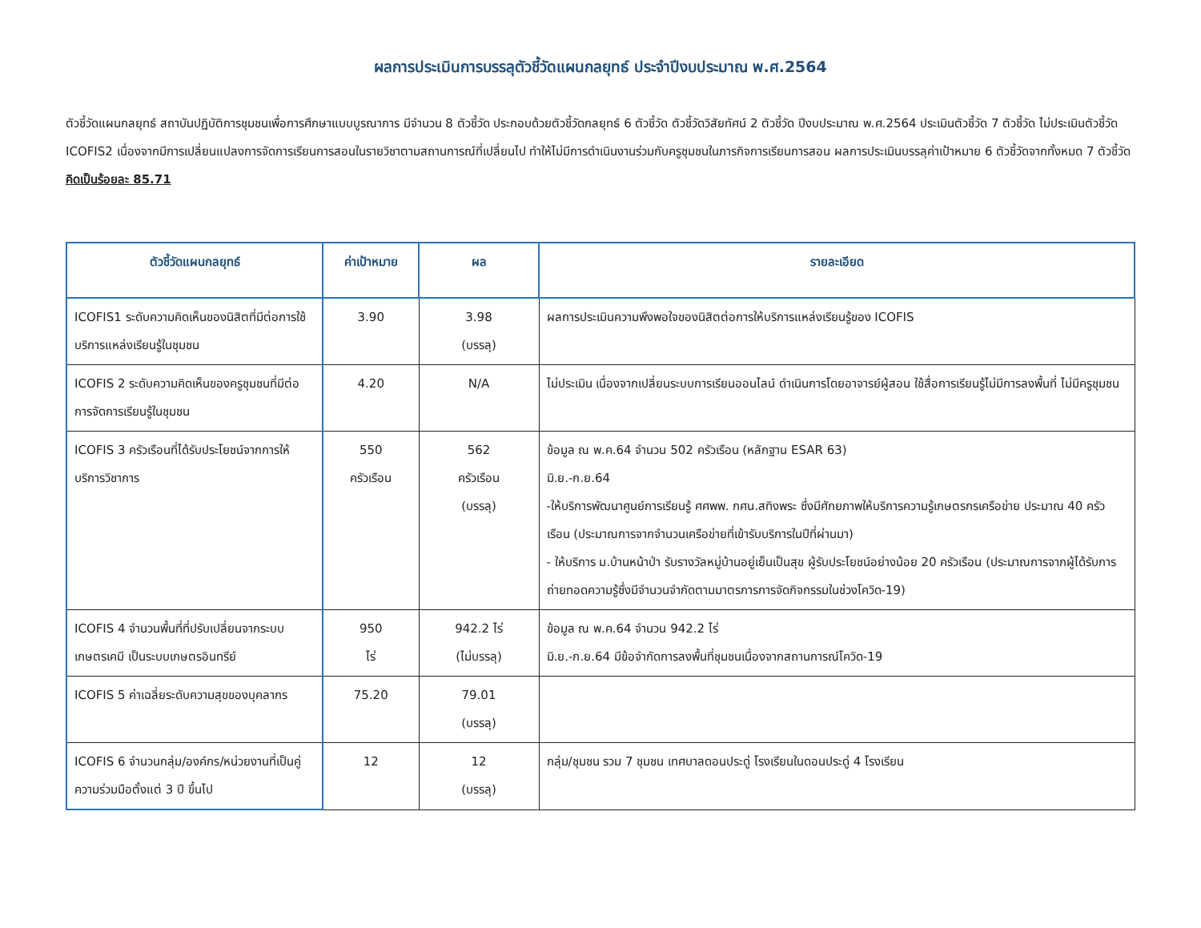ผลการประเมินการบรรลุตัวชี้วัดแผนกลยุทธ์ ประจำปีงบประมาณ พ.ศ.2564
ตัวชี้วัดแผนกลยุทธ์ สถาบันปฏิบัติการชุมชนเพื่อการศึกษาแบบบูรณาการ มีจำนวน 8 ตัวชี้วัด ประกอบด้วยตัวชี้วัดกลยุทธ์ 6 ตัวชี้วัด ตัวชี้วัดวิสัยทัศน์ 2 ตัวชี้วัด ปีงบประมาณ พ.ศ.2564 ประเมินตัวชี้วัด 7 ตัวชี้วัด ไม่ประเมินตัวชี้วัด ICOFIS2 เนื่องจากมีการเปลี่ยนแปลงการจัดการเรียนการสอนในรายวิชาตามสถานการณ์ที่เปลี่ยนไป ทำให้ไม่มีการดำเนินงานร่วมกับครูชุมชนในภารกิจการเรียนการสอน ผลการประเมินบรรลุค่าเป้าหมาย 6 ตัวชี้วัดจากทั้งหมด 7 ตัวชี้วัด คิดเป็นร้อยละ 85.71
| ตัวชี้วัดแผนกลยุทธ์ | ค่าเป้าหมาย | ผล | รายละเอียด |
| --- | --- | --- | --- |
| ICOFIS1 ระดับความคิดเห็นของนิสิตที่มีต่อการใช้บริการแหล่งเรียนรู้ในชุมชน | 3.90 | 3.98 (บรรลุ) | ผลการประเมินความพึงพอใจของนิสิตต่อการให้บริการแหล่งเรียนรู้ของ ICOFIS |
| ICOFIS 2 ระดับความคิดเห็นของครูชุมชนที่มีต่อการจัดการเรียนรู้ในชุมชน | 4.20 | N/A | ไม่ประเมิน เนื่องจากเปลี่ยนระบบการเรียนออนไลน์ ดำเนินการโดยอาจารย์ผู้สอน ใช้สื่อการเรียนรู้ไม่มีการลงพื้นที่ ไม่มีครูชุมชน |
| ICOFIS 3 ครัวเรือนที่ได้รับประโยชน์จากการให้บริการวิชาการ | 550 ครัวเรือน | 562 ครัวเรือน (บรรลุ) | ข้อมูล ณ พ.ค.64 จำนวน 502 ครัวเรือน (หลักฐาน ESAR 63) มิ.ย.-ก.ย.64 -ให้บริการพัฒนาศูนย์การเรียนรู้ ศศพพ. กศน.สทิงพระ ซึ่งมีศักยภาพให้บริการความรู้เกษตรกรเครือข่าย ประมาณ 40 ครัวเรือน (ประมาณการจากจำนวนเครือข่ายที่เข้ารับบริการในปีที่ผ่านมา) - ให้บริการ ม.บ้านหน้าป่า รับรางวัลหมู่บ้านอยู่เย็นเป็นสุข ผู้รับประโยชน์อย่างน้อย 20 ครัวเรือน (ประมาณการจากผู้ได้รับการถ่ายทอดความรู้ซึ่งมีจำนวนจำกัดตามมาตรการการจัดกิจกรรมในช่วงโควิด-19) |
| ICOFIS 4 จำนวนพื้นที่ที่ปรับเปลี่ยนจากระบบเกษตรเคมี เป็นระบบเกษตรอินทรีย์ | 950 ไร่ | 942.2 ไร่ (ไม่บรรลุ) | ข้อมูล ณ พ.ค.64 จำนวน 942.2 ไร่ มิ.ย.-ก.ย.64 มีข้อจำกัดการลงพื้นที่ชุมชนเนื่องจากสถานการณ์โควิด-19 |
| ICOFIS 5 ค่าเฉลี่ยระดับความสุขของบุคลากร | 75.20 | 79.01 (บรรลุ) | |
| ICOFIS 6 จำนวนกลุ่ม/องค์กร/หน่วยงานที่เป็นคู่ความร่วมมือตั้งแต่ 3 ปี ขึ้นไป | 12 | 12 (บรรลุ) | กลุ่ม/ชุมชน รวม 7 ชุมชน เทศบาลดอนประดู่ โรงเรียนในดอนประดู่ 4 โรงเรียน |